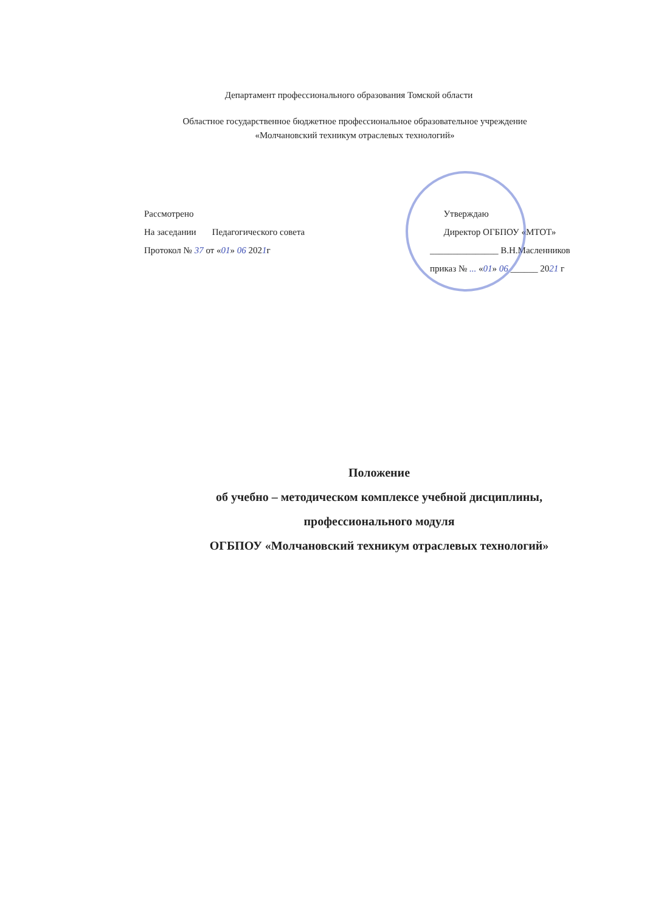Департамент профессионального образования Томской области
Областное государственное бюджетное профессиональное образовательное учреждение
«Молчановский техникум отраслевых технологий»
Рассмотрено
На заседании Педагогического совета
Протокол № 37 от «01» 06 2021г
Утверждаю
Директор ОГБПОУ «МТОТ»
_______________ В.Н.Масленников
приказ № ... «01» 06 ______ 2021 г
Положение
об учебно – методическом комплексе учебной дисциплины,
профессионального модуля
ОГБПОУ «Молчановский техникум отраслевых технологий»